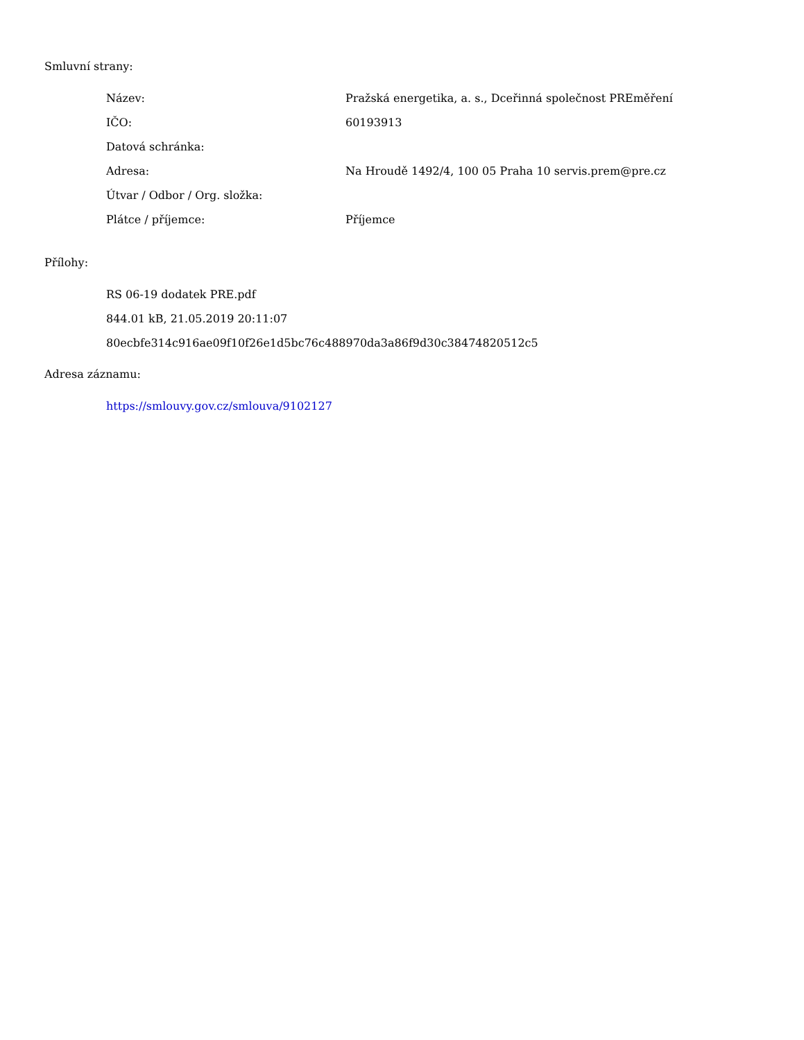Smluvní strany:
| Název: | Pražská energetika, a. s., Dceřinná společnost PREměření |
| IČO: | 60193913 |
| Datová schránka: | |
| Adresa: | Na Hroudě 1492/4, 100 05 Praha 10 servis.prem@pre.cz |
| Útvar / Odbor / Org. složka: | |
| Plátce / příjemce: | Příjemce |
Přílohy:
RS 06-19 dodatek PRE.pdf
844.01 kB, 21.05.2019 20:11:07
80ecbfe314c916ae09f10f26e1d5bc76c488970da3a86f9d30c38474820512c5
Adresa záznamu:
https://smlouvy.gov.cz/smlouva/9102127